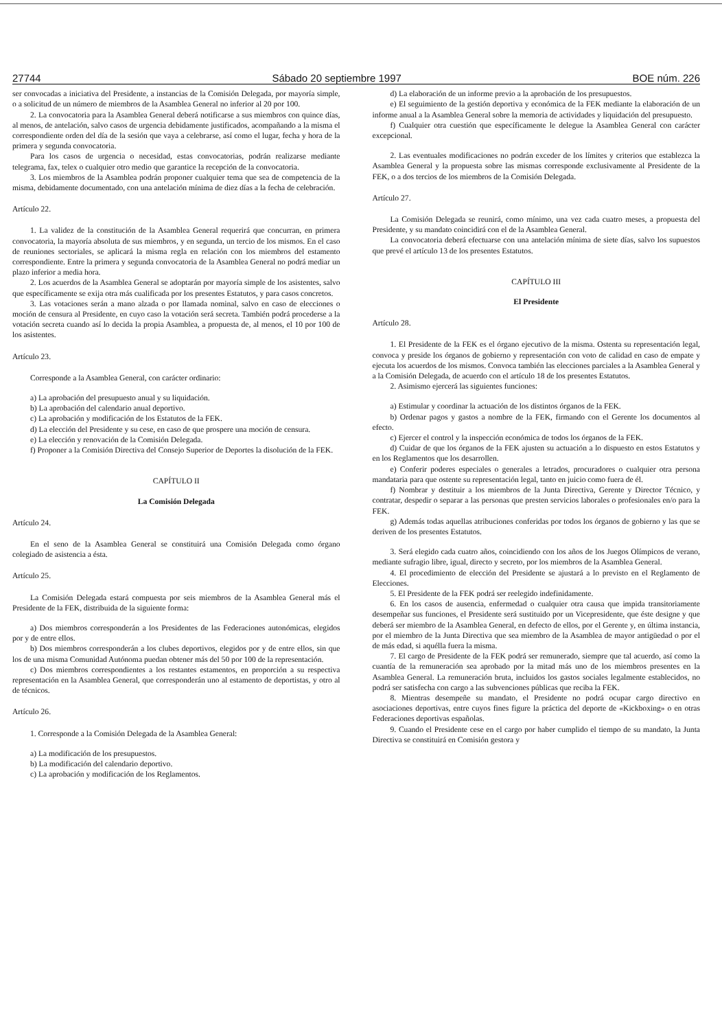27744 Sábado 20 septiembre 1997 BOE núm. 226
ser convocadas a iniciativa del Presidente, a instancias de la Comisión Delegada, por mayoría simple, o a solicitud de un número de miembros de la Asamblea General no inferior al 20 por 100.
2. La convocatoria para la Asamblea General deberá notificarse a sus miembros con quince días, al menos, de antelación, salvo casos de urgencia debidamente justificados, acompañando a la misma el correspondiente orden del día de la sesión que vaya a celebrarse, así como el lugar, fecha y hora de la primera y segunda convocatoria.
Para los casos de urgencia o necesidad, estas convocatorias, podrán realizarse mediante telegrama, fax, telex o cualquier otro medio que garantice la recepción de la convocatoria.
3. Los miembros de la Asamblea podrán proponer cualquier tema que sea de competencia de la misma, debidamente documentado, con una antelación mínima de diez días a la fecha de celebración.
Artículo 22.
1. La validez de la constitución de la Asamblea General requerirá que concurran, en primera convocatoria, la mayoría absoluta de sus miembros, y en segunda, un tercio de los mismos. En el caso de reuniones sectoriales, se aplicará la misma regla en relación con los miembros del estamento correspondiente. Entre la primera y segunda convocatoria de la Asamblea General no podrá mediar un plazo inferior a media hora.
2. Los acuerdos de la Asamblea General se adoptarán por mayoría simple de los asistentes, salvo que específicamente se exija otra más cualificada por los presentes Estatutos, y para casos concretos.
3. Las votaciones serán a mano alzada o por llamada nominal, salvo en caso de elecciones o moción de censura al Presidente, en cuyo caso la votación será secreta. También podrá procederse a la votación secreta cuando así lo decida la propia Asamblea, a propuesta de, al menos, el 10 por 100 de los asistentes.
Artículo 23.
Corresponde a la Asamblea General, con carácter ordinario:
a) La aprobación del presupuesto anual y su liquidación.
b) La aprobación del calendario anual deportivo.
c) La aprobación y modificación de los Estatutos de la FEK.
d) La elección del Presidente y su cese, en caso de que prospere una moción de censura.
e) La elección y renovación de la Comisión Delegada.
f) Proponer a la Comisión Directiva del Consejo Superior de Deportes la disolución de la FEK.
CAPÍTULO II
La Comisión Delegada
Artículo 24.
En el seno de la Asamblea General se constituirá una Comisión Delegada como órgano colegiado de asistencia a ésta.
Artículo 25.
La Comisión Delegada estará compuesta por seis miembros de la Asamblea General más el Presidente de la FEK, distribuida de la siguiente forma:
a) Dos miembros corresponderán a los Presidentes de las Federaciones autonómicas, elegidos por y de entre ellos.
b) Dos miembros corresponderán a los clubes deportivos, elegidos por y de entre ellos, sin que los de una misma Comunidad Autónoma puedan obtener más del 50 por 100 de la representación.
c) Dos miembros correspondientes a los restantes estamentos, en proporción a su respectiva representación en la Asamblea General, que corresponderán uno al estamento de deportistas, y otro al de técnicos.
Artículo 26.
1. Corresponde a la Comisión Delegada de la Asamblea General:
a) La modificación de los presupuestos.
b) La modificación del calendario deportivo.
c) La aprobación y modificación de los Reglamentos.
d) La elaboración de un informe previo a la aprobación de los presupuestos.
e) El seguimiento de la gestión deportiva y económica de la FEK mediante la elaboración de un informe anual a la Asamblea General sobre la memoria de actividades y liquidación del presupuesto.
f) Cualquier otra cuestión que específicamente le delegue la Asamblea General con carácter excepcional.
2. Las eventuales modificaciones no podrán exceder de los límites y criterios que establezca la Asamblea General y la propuesta sobre las mismas corresponde exclusivamente al Presidente de la FEK, o a dos tercios de los miembros de la Comisión Delegada.
Artículo 27.
La Comisión Delegada se reunirá, como mínimo, una vez cada cuatro meses, a propuesta del Presidente, y su mandato coincidirá con el de la Asamblea General.
La convocatoria deberá efectuarse con una antelación mínima de siete días, salvo los supuestos que prevé el artículo 13 de los presentes Estatutos.
CAPÍTULO III
El Presidente
Artículo 28.
1. El Presidente de la FEK es el órgano ejecutivo de la misma. Ostenta su representación legal, convoca y preside los órganos de gobierno y representación con voto de calidad en caso de empate y ejecuta los acuerdos de los mismos. Convoca también las elecciones parciales a la Asamblea General y a la Comisión Delegada, de acuerdo con el artículo 18 de los presentes Estatutos.
2. Asimismo ejercerá las siguientes funciones:
a) Estimular y coordinar la actuación de los distintos órganos de la FEK.
b) Ordenar pagos y gastos a nombre de la FEK, firmando con el Gerente los documentos al efecto.
c) Ejercer el control y la inspección económica de todos los órganos de la FEK.
d) Cuidar de que los órganos de la FEK ajusten su actuación a lo dispuesto en estos Estatutos y en los Reglamentos que los desarrollen.
e) Conferir poderes especiales o generales a letrados, procuradores o cualquier otra persona mandataria para que ostente su representación legal, tanto en juicio como fuera de él.
f) Nombrar y destituir a los miembros de la Junta Directiva, Gerente y Director Técnico, y contratar, despedir o separar a las personas que presten servicios laborales o profesionales en/o para la FEK.
g) Además todas aquellas atribuciones conferidas por todos los órganos de gobierno y las que se deriven de los presentes Estatutos.
3. Será elegido cada cuatro años, coincidiendo con los años de los Juegos Olímpicos de verano, mediante sufragio libre, igual, directo y secreto, por los miembros de la Asamblea General.
4. El procedimiento de elección del Presidente se ajustará a lo previsto en el Reglamento de Elecciones.
5. El Presidente de la FEK podrá ser reelegido indefinidamente.
6. En los casos de ausencia, enfermedad o cualquier otra causa que impida transitoriamente desempeñar sus funciones, el Presidente será sustituido por un Vicepresidente, que éste designe y que deberá ser miembro de la Asamblea General, en defecto de ellos, por el Gerente y, en última instancia, por el miembro de la Junta Directiva que sea miembro de la Asamblea de mayor antigüedad o por el de más edad, si aquélla fuera la misma.
7. El cargo de Presidente de la FEK podrá ser remunerado, siempre que tal acuerdo, así como la cuantía de la remuneración sea aprobado por la mitad más uno de los miembros presentes en la Asamblea General. La remuneración bruta, incluidos los gastos sociales legalmente establecidos, no podrá ser satisfecha con cargo a las subvenciones públicas que reciba la FEK.
8. Mientras desempeñe su mandato, el Presidente no podrá ocupar cargo directivo en asociaciones deportivas, entre cuyos fines figure la práctica del deporte de «Kickboxing» o en otras Federaciones deportivas españolas.
9. Cuando el Presidente cese en el cargo por haber cumplido el tiempo de su mandato, la Junta Directiva se constituirá en Comisión gestora y